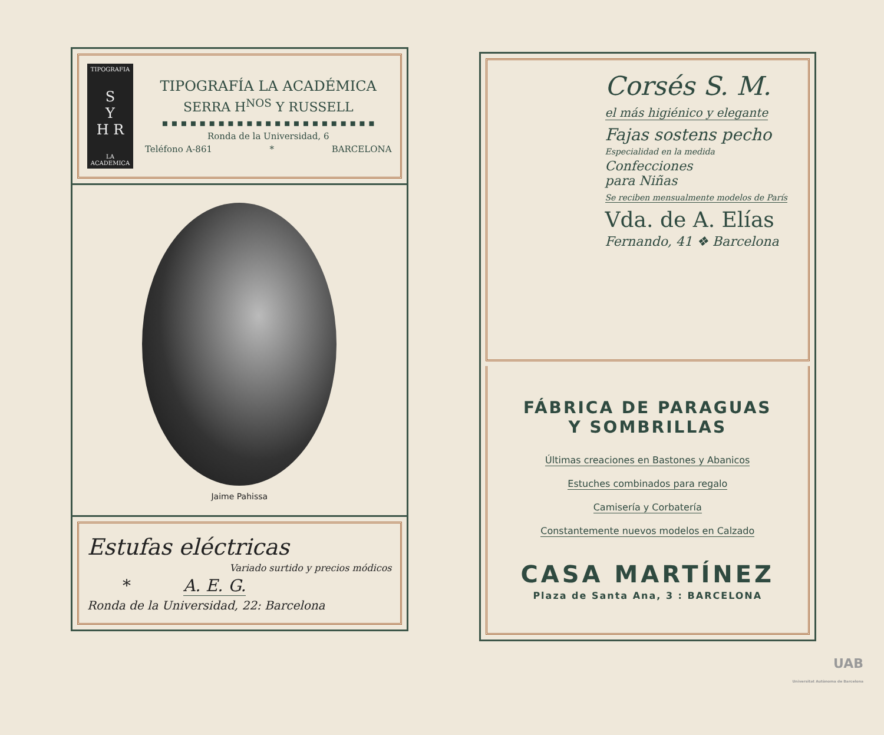TIPOGRAFIA
S
Y
H R
LA ACADEMICA
TIPOGRAFÍA LA ACADÉMICA
SERRA H<sup>NOS</sup> Y RUSSELL
▪ ▪ ▪ ▪ ▪ ▪ ▪ ▪ ▪ ▪ ▪ ▪ ▪ ▪ ▪ ▪ ▪ ▪ ▪ ▪ ▪ ▪ ▪
Ronda de la Universidad, 6
Teléfono A-861 * BARCELONA
Jaime Pahissa
Estufas eléctricas
Variado surtido y precios módicos
* A. E. G.
Ronda de la Universidad, 22: Barcelona
Corsés S. M.
el más higiénico y elegante
Fajas sostens pecho
Especialidad en la medida
Confecciones
para Niñas
Se reciben mensualmente modelos de París
Vda. de A. Elías
Fernando, 41 ❖ Barcelona
FÁBRICA DE PARAGUAS
Y SOMBRILLAS
Últimas creaciones en Bastones y Abanicos
Estuches combinados para regalo
Camisería y Corbatería
Constantemente nuevos modelos en Calzado
CASA MARTÍNEZ
Plaza de Santa Ana, 3 : BARCELONA
UAB
Universitat Autònoma de Barcelona